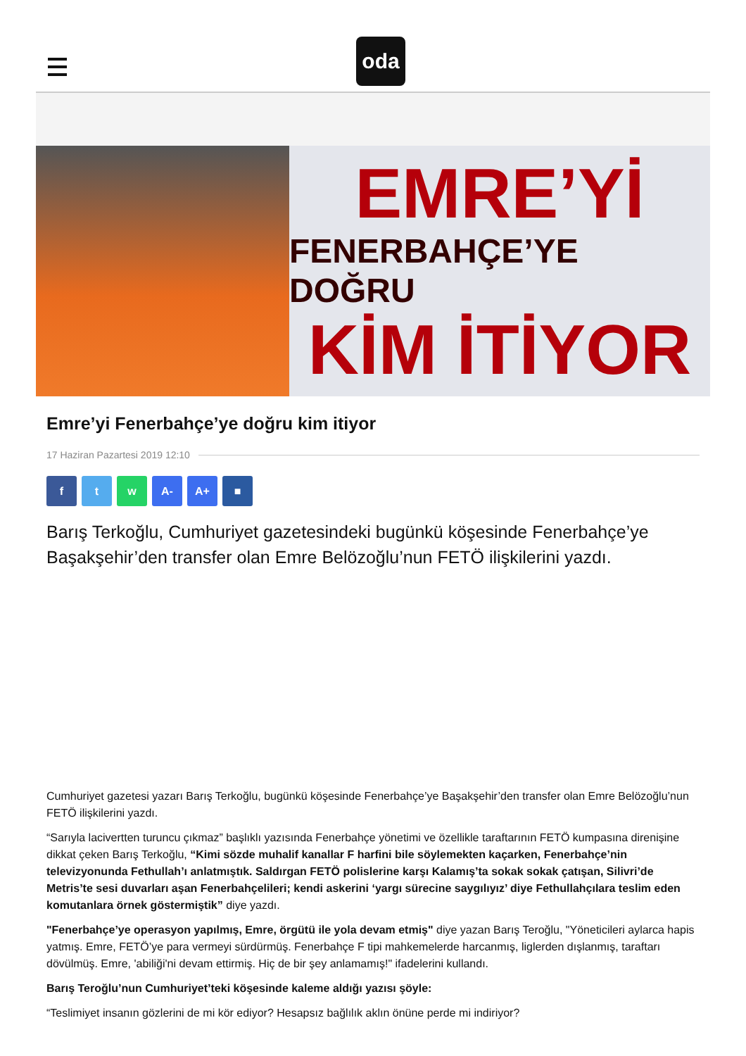oda
EMRE’Yİ
FENERBAHÇE’YE DOĞRU
KİM İTİYOR
Emre’yi Fenerbahçe’ye doğru kim itiyor
17 Haziran Pazartesi 2019 12:10
f t w A- A+ ■
Barış Terkoğlu, Cumhuriyet gazetesindeki bugünkü köşesinde Fenerbahçe’ye Başakşehir’den transfer olan Emre Belözoğlu’nun FETÖ ilişkilerini yazdı.
Cumhuriyet gazetesi yazarı Barış Terkoğlu, bugünkü köşesinde Fenerbahçe’ye Başakşehir’den transfer olan Emre Belözoğlu’nun FETÖ ilişkilerini yazdı.
“Sarıyla lacivertten turuncu çıkmaz” başlıklı yazısında Fenerbahçe yönetimi ve özellikle taraftarının FETÖ kumpasına direnişine dikkat çeken Barış Terkoğlu, “Kimi sözde muhalif kanallar F harfini bile söylemekten kaçarken, Fenerbahçe’nin televizyonunda Fethullah’ı anlatmıştık. Saldırgan FETÖ polislerine karşı Kalamış’ta sokak sokak çatışan, Silivri’de Metris’te sesi duvarları aşan Fenerbahçelileri; kendi askerini ‘yargı sürecine saygılıyız’ diye Fethullahçılara teslim eden komutanlara örnek göstermiştik” diye yazdı.
"Fenerbahçe’ye operasyon yapılmış, Emre, örgütü ile yola devam etmiş" diye yazan Barış Teroğlu, "Yöneticileri aylarca hapis yatmış. Emre, FETÖ’ye para vermeyi sürdürmüş. Fenerbahçe F tipi mahkemelerde harcanmış, liglerden dışlanmış, taraftarı dövülmüş. Emre, 'abiliği'ni devam ettirmiş. Hiç de bir şey anlamamış!" ifadelerini kullandı.
Barış Teroğlu’nun Cumhuriyet’teki köşesinde kaleme aldığı yazısı şöyle:
“Teslimiyet insanın gözlerini de mi kör ediyor? Hesapsız bağlılık aklın önüne perde mi indiriyor?